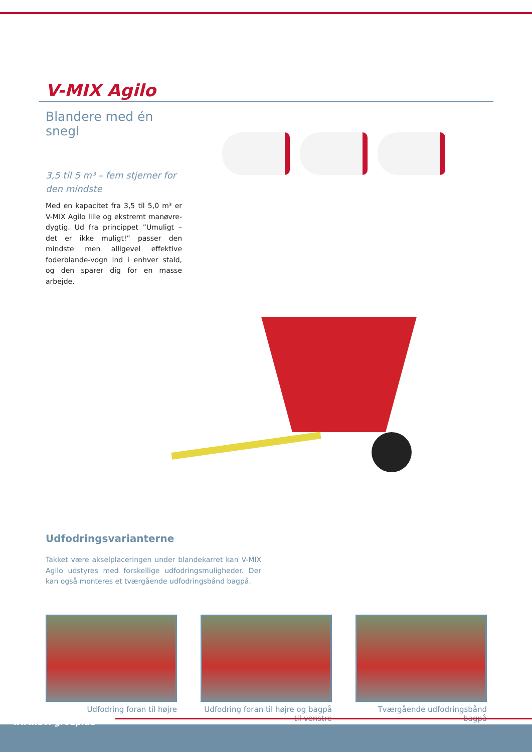V-MIX Agilo
Blandere med én snegl
3,5 til 5 m³ – fem stjerner for den mindste
Med en kapacitet fra 3,5 til 5,0 m³ er V-MIX Agilo lille og ekstremt manøvre-dygtig. Ud fra princippet ”Umuligt – det er ikke muligt!” passer den mindste men alligevel effektive foderblande-vogn ind i enhver stald, og den sparer dig for en masse arbejde.
Udfodringsvarianterne
Takket være akselplaceringen under blandekarret kan V-MIX Agilo udstyres med forskellige udfodringsmuligheder. Der kan også monteres et tværgående udfodringsbånd bagpå.
Udfodring foran til højre Udfodring foran til højre og bagpå til venstre
Tværgående udfodringsbånd bagpå
www.bvl-group.de